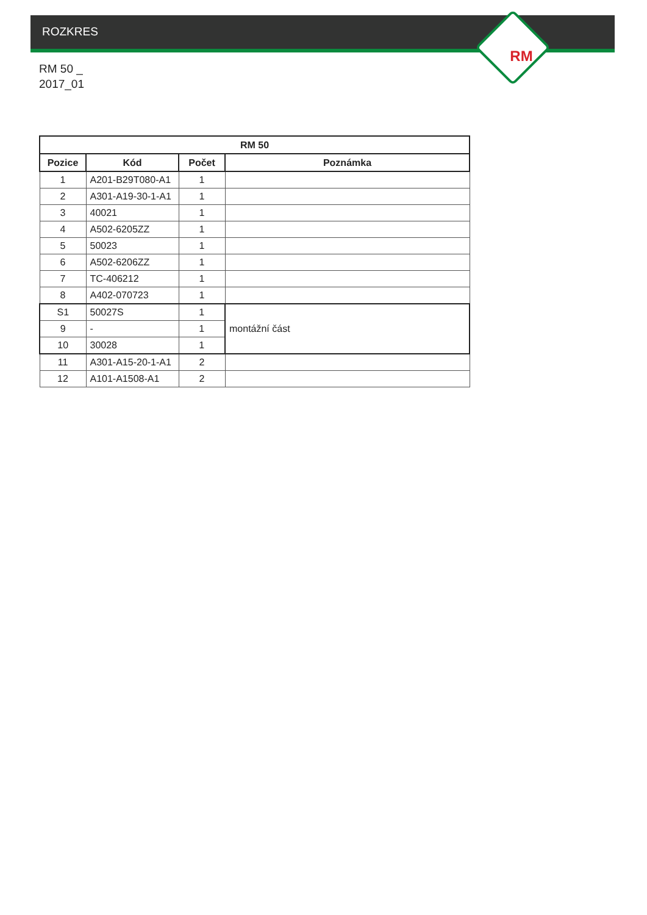ROZKRES
RM
RM 50 _
2017_01
| RM 50 | | | |
| --- | --- | --- | --- |
| Pozice | Kód | Počet | Poznámka |
| 1 | A201-B29T080-A1 | 1 | |
| 2 | A301-A19-30-1-A1 | 1 | |
| 3 | 40021 | 1 | |
| 4 | A502-6205ZZ | 1 | |
| 5 | 50023 | 1 | |
| 6 | A502-6206ZZ | 1 | |
| 7 | TC-406212 | 1 | |
| 8 | A402-070723 | 1 | |
| S1 | 50027S | 1 | montážní část |
| 9 | - | 1 | |
| 10 | 30028 | 1 | |
| 11 | A301-A15-20-1-A1 | 2 | |
| 12 | A101-A1508-A1 | 2 | |